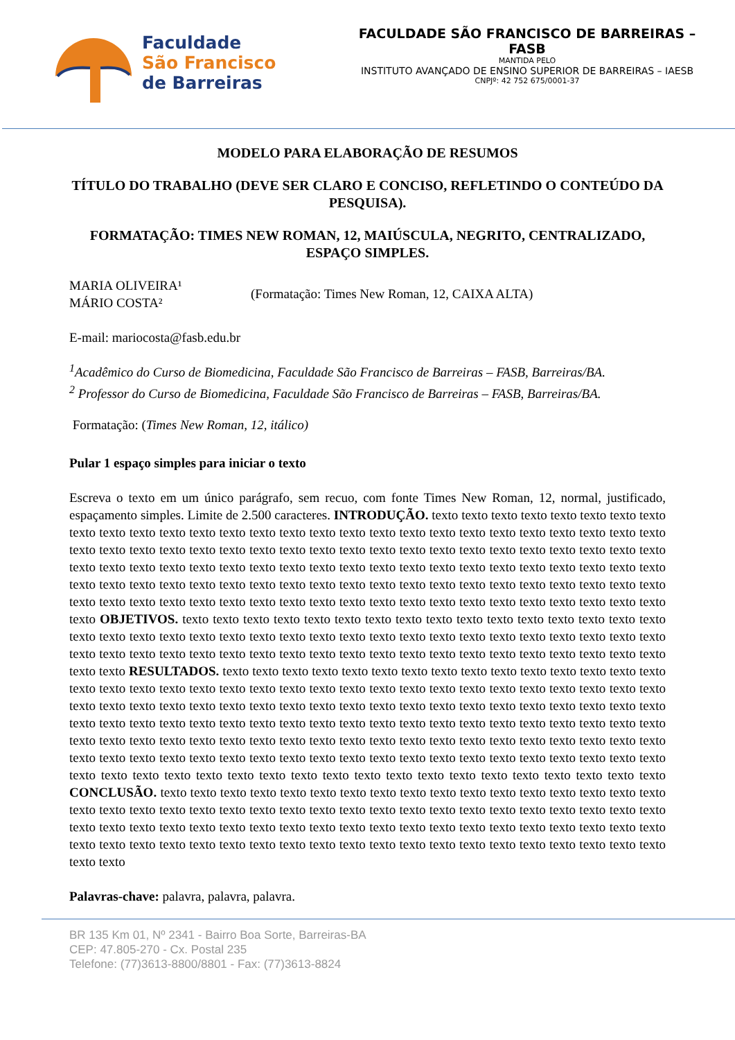Faculdade
São Francisco
de Barreiras
FACULDADE SÃO FRANCISCO DE BARREIRAS – FASB
MANTIDA PELO
INSTITUTO AVANÇADO DE ENSINO SUPERIOR DE BARREIRAS – IAESB
CNPJº: 42 752 675/0001-37
MODELO PARA ELABORAÇÃO DE RESUMOS
TÍTULO DO TRABALHO (DEVE SER CLARO E CONCISO, REFLETINDO O CONTEÚDO DA PESQUISA).
FORMATAÇÃO: TIMES NEW ROMAN, 12, MAIÚSCULA, NEGRITO, CENTRALIZADO, ESPAÇO SIMPLES.
MARIA OLIVEIRA¹
MÁRIO COSTA²
(Formatação: Times New Roman, 12, CAIXA ALTA)
E-mail: mariocosta@fasb.edu.br
<sup>1</sup> Acadêmico do Curso de Biomedicina, Faculdade São Francisco de Barreiras – FASB, Barreiras/BA.
<sup>2</sup> Professor do Curso de Biomedicina, Faculdade São Francisco de Barreiras – FASB, Barreiras/BA.
Formatação: (Times New Roman, 12, itálico)
Pular 1 espaço simples para iniciar o texto
Escreva o texto em um único parágrafo, sem recuo, com fonte Times New Roman, 12, normal, justificado, espaçamento simples. Limite de 2.500 caracteres. INTRODUÇÃO. texto texto texto texto texto texto texto texto texto texto texto texto texto texto texto texto texto texto texto texto texto texto texto texto texto texto texto texto texto texto texto texto texto texto texto texto texto texto texto texto texto texto texto texto texto texto texto texto texto texto texto texto texto texto texto texto texto texto texto texto texto texto texto texto texto texto texto texto texto texto texto texto texto texto texto texto texto texto texto texto texto texto texto texto texto texto texto texto texto texto texto texto texto texto texto texto texto texto texto texto texto texto texto texto texto texto texto texto texto OBJETIVOS. texto texto texto texto texto texto texto texto texto texto texto texto texto texto texto texto texto texto texto texto texto texto texto texto texto texto texto texto texto texto texto texto texto texto texto texto texto texto texto texto texto texto texto texto texto texto texto texto texto texto texto texto texto texto texto texto texto texto RESULTADOS. texto texto texto texto texto texto texto texto texto texto texto texto texto texto texto texto texto texto texto texto texto texto texto texto texto texto texto texto texto texto texto texto texto texto texto texto texto texto texto texto texto texto texto texto texto texto texto texto texto texto texto texto texto texto texto texto texto texto texto texto texto texto texto texto texto texto texto texto texto texto texto texto texto texto texto texto texto texto texto texto texto texto texto texto texto texto texto texto texto texto texto texto texto texto texto texto texto texto texto texto texto texto texto texto texto texto texto texto texto texto texto texto texto texto texto texto texto texto texto texto texto texto texto texto texto texto texto texto texto texto texto texto texto texto CONCLUSÃO. texto texto texto texto texto texto texto texto texto texto texto texto texto texto texto texto texto texto texto texto texto texto texto texto texto texto texto texto texto texto texto texto texto texto texto texto texto texto texto texto texto texto texto texto texto texto texto texto texto texto texto texto texto texto texto texto texto texto texto texto texto texto texto texto texto texto texto texto texto texto texto texto texto texto texto texto texto texto texto
Palavras-chave: palavra, palavra, palavra.
BR 135 Km 01, Nº 2341 - Bairro Boa Sorte, Barreiras-BA
CEP: 47.805-270 - Cx. Postal 235
Telefone: (77)3613-8800/8801 - Fax: (77)3613-8824